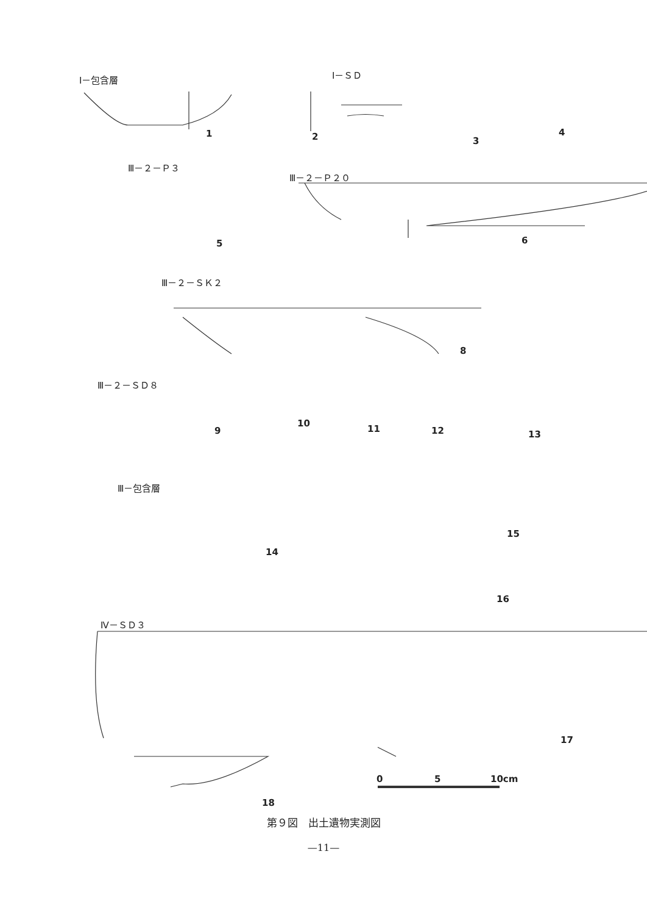Ⅰ－包含層 Ⅰ－ＳＤ
1 2 3
4
Ⅲ－２－Ｐ３
Ⅲ－２－Ｐ２０
5 6
Ⅲ－２－ＳＫ２
8
Ⅲ－２－ＳＤ８
9
10
11 12 13
Ⅲ－包含層
14
15
16
Ⅳ－ＳＤ３
17
18
0 5 10cm
第９図　出土遺物実測図
—11—